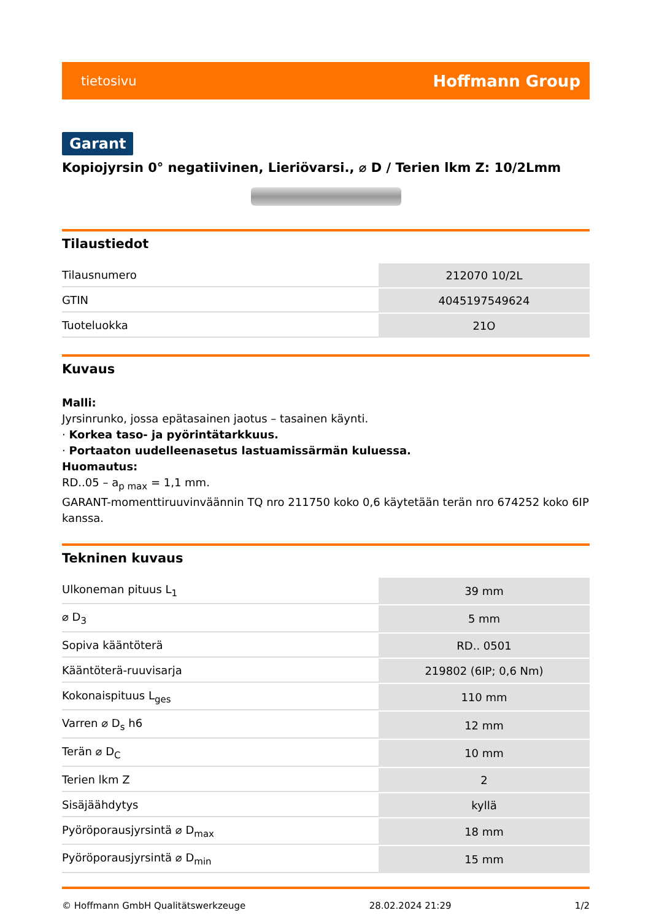tietosivu Hoffmann Group
Garant
Kopiojyrsin 0° negatiivinen, Lieriövarsi., ⌀ D / Terien lkm Z: 10/2Lmm
Tilaustiedot
| Tilausnumero | 212070 10/2L |
| GTIN | 4045197549624 |
| Tuoteluokka | 21O |
Kuvaus
Malli:
Jyrsinrunko, jossa epätasainen jaotus – tasainen käynti.
· Korkea taso- ja pyörintätarkkuus.
· Portaaton uudelleenasetus lastuamissärmän kuluessa.
Huomautus:
RD..05 – a<sub>p max</sub> = 1,1 mm.
GARANT-momenttiruuvinväännin TQ nro 211750 koko 0,6 käytetään terän nro 674252 koko 6IP kanssa.
Tekninen kuvaus
| Ulkoneman pituus L<sub>1</sub> | 39 mm |
| ⌀ D<sub>3</sub> | 5 mm |
| Sopiva kääntöterä | RD.. 0501 |
| Kääntöterä-ruuvisarja | 219802 (6IP; 0,6 Nm) |
| Kokonaispituus L<sub>ges</sub> | 110 mm |
| Varren ⌀ D<sub>s</sub> h6 | 12 mm |
| Terän ⌀ D<sub>C</sub> | 10 mm |
| Terien lkm Z | 2 |
| Sisäjäähdytys | kyllä |
| Pyöröporausjyrsintä ⌀ D<sub>max</sub> | 18 mm |
| Pyöröporausjyrsintä ⌀ D<sub>min</sub> | 15 mm |
© Hoffmann GmbH Qualitätswerkzeuge 28.02.2024 21:29 1/2